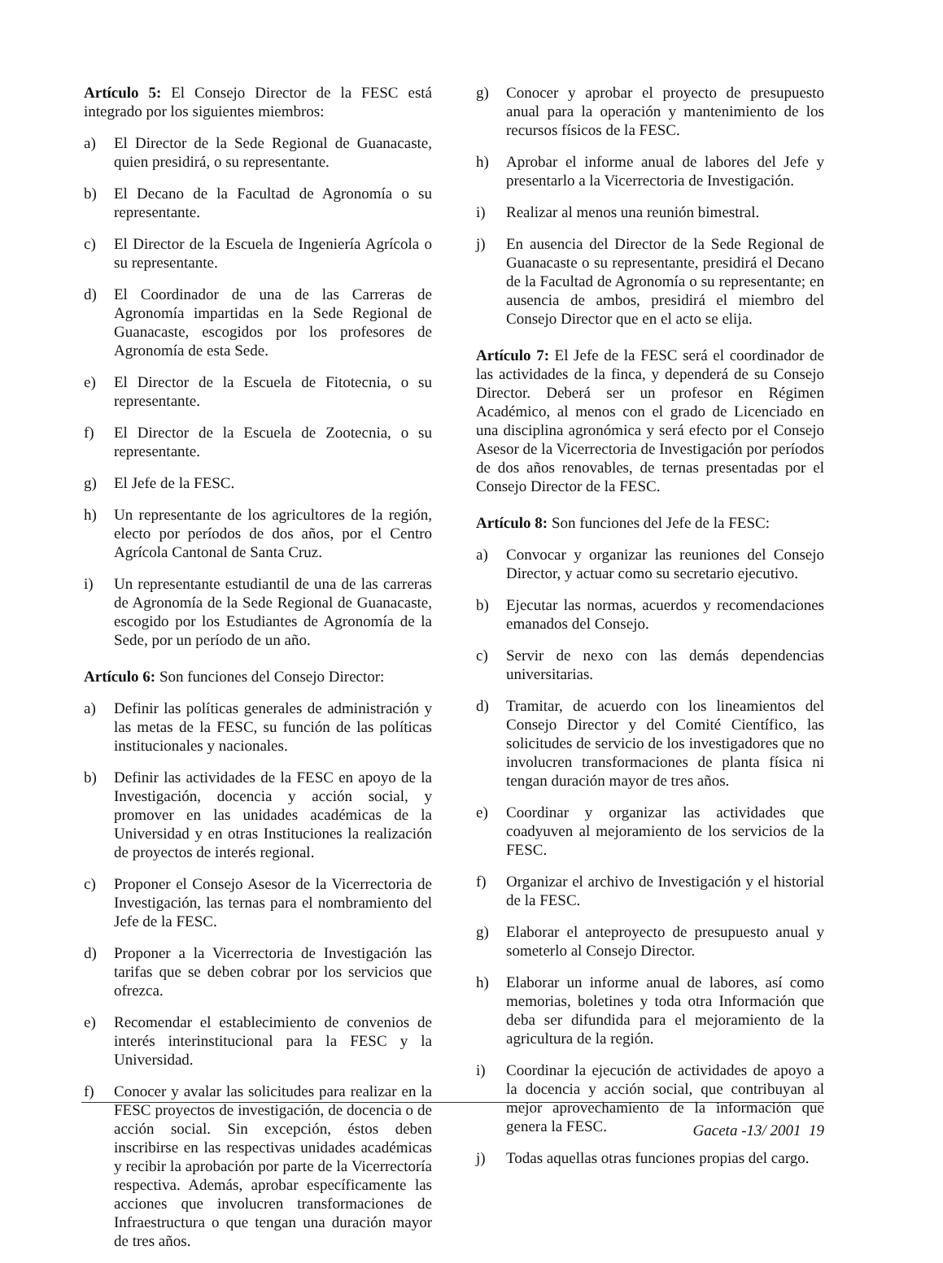Artículo 5: El Consejo Director de la FESC está integrado por los siguientes miembros:
a) El Director de la Sede Regional de Guanacaste, quien presidirá, o su representante.
b) El Decano de la Facultad de Agronomía o su representante.
c) El Director de la Escuela de Ingeniería Agrícola o su representante.
d) El Coordinador de una de las Carreras de Agronomía impartidas en la Sede Regional de Guanacaste, escogidos por los profesores de Agronomía de esta Sede.
e) El Director de la Escuela de Fitotecnia, o su representante.
f) El Director de la Escuela de Zootecnia, o su representante.
g) El Jefe de la FESC.
h) Un representante de los agricultores de la región, electo por períodos de dos años, por el Centro Agrícola Cantonal de Santa Cruz.
i) Un representante estudiantil de una de las carreras de Agronomía de la Sede Regional de Guanacaste, escogido por los Estudiantes de Agronomía de la Sede, por un período de un año.
Artículo 6: Son funciones del Consejo Director:
a) Definir las políticas generales de administración y las metas de la FESC, su función de las políticas institucionales y nacionales.
b) Definir las actividades de la FESC en apoyo de la Investigación, docencia y acción social, y promover en las unidades académicas de la Universidad y en otras Instituciones la realización de proyectos de interés regional.
c) Proponer el Consejo Asesor de la Vicerrectoria de Investigación, las ternas para el nombramiento del Jefe de la FESC.
d) Proponer a la Vicerrectoria de Investigación las tarifas que se deben cobrar por los servicios que ofrezca.
e) Recomendar el establecimiento de convenios de interés interinstitucional para la FESC y la Universidad.
f) Conocer y avalar las solicitudes para realizar en la FESC proyectos de investigación, de docencia o de acción social. Sin excepción, éstos deben inscribirse en las respectivas unidades académicas y recibir la aprobación por parte de la Vicerrectoría respectiva. Además, aprobar específicamente las acciones que involucren transformaciones de Infraestructura o que tengan una duración mayor de tres años.
g) Conocer y aprobar el proyecto de presupuesto anual para la operación y mantenimiento de los recursos físicos de la FESC.
h) Aprobar el informe anual de labores del Jefe y presentarlo a la Vicerrectoria de Investigación.
i) Realizar al menos una reunión bimestral.
j) En ausencia del Director de la Sede Regional de Guanacaste o su representante, presidirá el Decano de la Facultad de Agronomía o su representante; en ausencia de ambos, presidirá el miembro del Consejo Director que en el acto se elija.
Artículo 7: El Jefe de la FESC será el coordinador de las actividades de la finca, y dependerá de su Consejo Director. Deberá ser un profesor en Régimen Académico, al menos con el grado de Licenciado en una disciplina agronómica y será efecto por el Consejo Asesor de la Vicerrectoria de Investigación por períodos de dos años renovables, de ternas presentadas por el Consejo Director de la FESC.
Artículo 8: Son funciones del Jefe de la FESC:
a) Convocar y organizar las reuniones del Consejo Director, y actuar como su secretario ejecutivo.
b) Ejecutar las normas, acuerdos y recomendaciones emanados del Consejo.
c) Servir de nexo con las demás dependencias universitarias.
d) Tramitar, de acuerdo con los lineamientos del Consejo Director y del Comité Científico, las solicitudes de servicio de los investigadores que no involucren transformaciones de planta física ni tengan duración mayor de tres años.
e) Coordinar y organizar las actividades que coadyuven al mejoramiento de los servicios de la FESC.
f) Organizar el archivo de Investigación y el historial de la FESC.
g) Elaborar el anteproyecto de presupuesto anual y someterlo al Consejo Director.
h) Elaborar un informe anual de labores, así como memorias, boletines y toda otra Información que deba ser difundida para el mejoramiento de la agricultura de la región.
i) Coordinar la ejecución de actividades de apoyo a la docencia y acción social, que contribuyan al mejor aprovechamiento de la información que genera la FESC.
j) Todas aquellas otras funciones propias del cargo.
Gaceta -13/ 2001 19